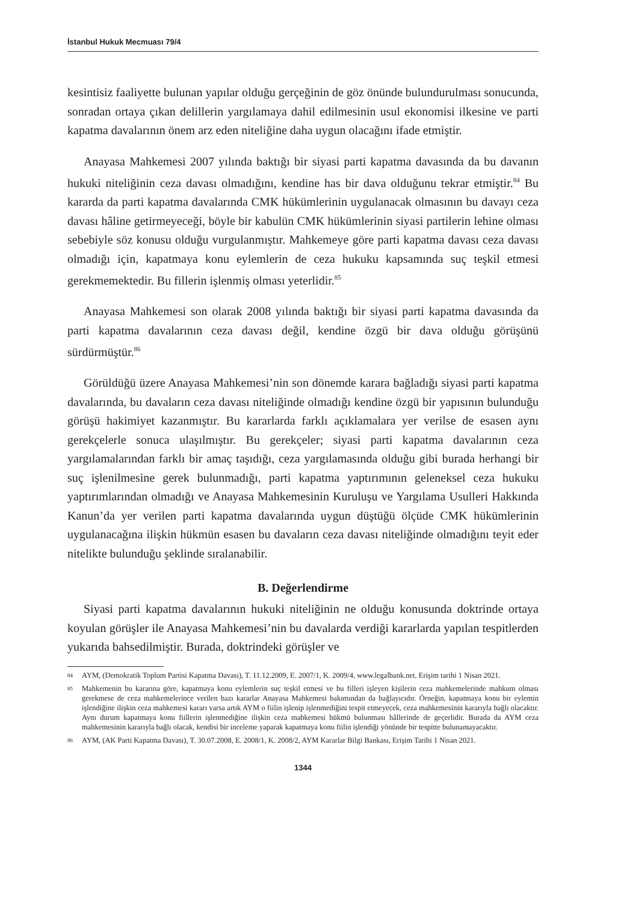İstanbul Hukuk Mecmuası 79/4
kesintisiz faaliyette bulunan yapılar olduğu gerçeğinin de göz önünde bulundurulması sonucunda, sonradan ortaya çıkan delillerin yargılamaya dahil edilmesinin usul ekonomisi ilkesine ve parti kapatma davalarının önem arz eden niteliğine daha uygun olacağını ifade etmiştir.
Anayasa Mahkemesi 2007 yılında baktığı bir siyasi parti kapatma davasında da bu davanın hukuki niteliğinin ceza davası olmadığını, kendine has bir dava olduğunu tekrar etmiştir.<sup>84</sup> Bu kararda da parti kapatma davalarında CMK hükümlerinin uygulanacak olmasının bu davayı ceza davası hâline getirmeyeceği, böyle bir kabulün CMK hükümlerinin siyasi partilerin lehine olması sebebiyle söz konusu olduğu vurgulanmıştır. Mahkemeye göre parti kapatma davası ceza davası olmadığı için, kapatmaya konu eylemlerin de ceza hukuku kapsamında suç teşkil etmesi gerekmemektedir. Bu fillerin işlenmiş olması yeterlidir.<sup>85</sup>
Anayasa Mahkemesi son olarak 2008 yılında baktığı bir siyasi parti kapatma davasında da parti kapatma davalarının ceza davası değil, kendine özgü bir dava olduğu görüşünü sürdürmüştür.<sup>86</sup>
Görüldüğü üzere Anayasa Mahkemesi’nin son dönemde karara bağladığı siyasi parti kapatma davalarında, bu davaların ceza davası niteliğinde olmadığı kendine özgü bir yapısının bulunduğu görüşü hakimiyet kazanmıştır. Bu kararlarda farklı açıklamalara yer verilse de esasen aynı gerekçelerle sonuca ulaşılmıştır. Bu gerekçeler; siyasi parti kapatma davalarının ceza yargılamalarından farklı bir amaç taşıdığı, ceza yargılamasında olduğu gibi burada herhangi bir suç işlenilmesine gerek bulunmadığı, parti kapatma yaptırımının geleneksel ceza hukuku yaptırımlarından olmadığı ve Anayasa Mahkemesinin Kuruluşu ve Yargılama Usulleri Hakkında Kanun’da yer verilen parti kapatma davalarında uygun düştüğü ölçüde CMK hükümlerinin uygulanacağına ilişkin hükmün esasen bu davaların ceza davası niteliğinde olmadığını teyit eder nitelikte bulunduğu şeklinde sıralanabilir.
B. Değerlendirme
Siyasi parti kapatma davalarının hukuki niteliğinin ne olduğu konusunda doktrinde ortaya koyulan görüşler ile Anayasa Mahkemesi’nin bu davalarda verdiği kararlarda yapılan tespitlerden yukarıda bahsedilmiştir. Burada, doktrindeki görüşler ve
84 AYM, (Demokratik Toplum Partisi Kapatma Davası), T. 11.12.2009, E. 2007/1, K. 2009/4, www.legalbank.net, Erişim tarihi 1 Nisan 2021.
85 Mahkemenin bu kararına göre, kapatmaya konu eylemlerin suç teşkil etmesi ve bu filleri işleyen kişilerin ceza mahkemelerinde mahkum olması gerekmese de ceza mahkemelerince verilen bazı kararlar Anayasa Mahkemesi bakımından da bağlayıcıdır. Örneğin, kapatmaya konu bir eylemin işlendiğine ilişkin ceza mahkemesi kararı varsa artık AYM o fiilin işlenip işlenmediğini tespit etmeyecek, ceza mahkemesinin kararıyla bağlı olacaktır. Aynı durum kapatmaya konu fiillerin işlenmediğine ilişkin ceza mahkemesi hükmü bulunması hâllerinde de geçerlidir. Burada da AYM ceza mahkemesinin kararıyla bağlı olacak, kendisi bir inceleme yaparak kapatmaya konu fiilin işlendiği yönünde bir tespitte bulunamayacaktır.
86 AYM, (AK Parti Kapatma Davası), T. 30.07.2008, E. 2008/1, K. 2008/2, AYM Kararlar Bilgi Bankası, Erişim Tarihi 1 Nisan 2021.
1344